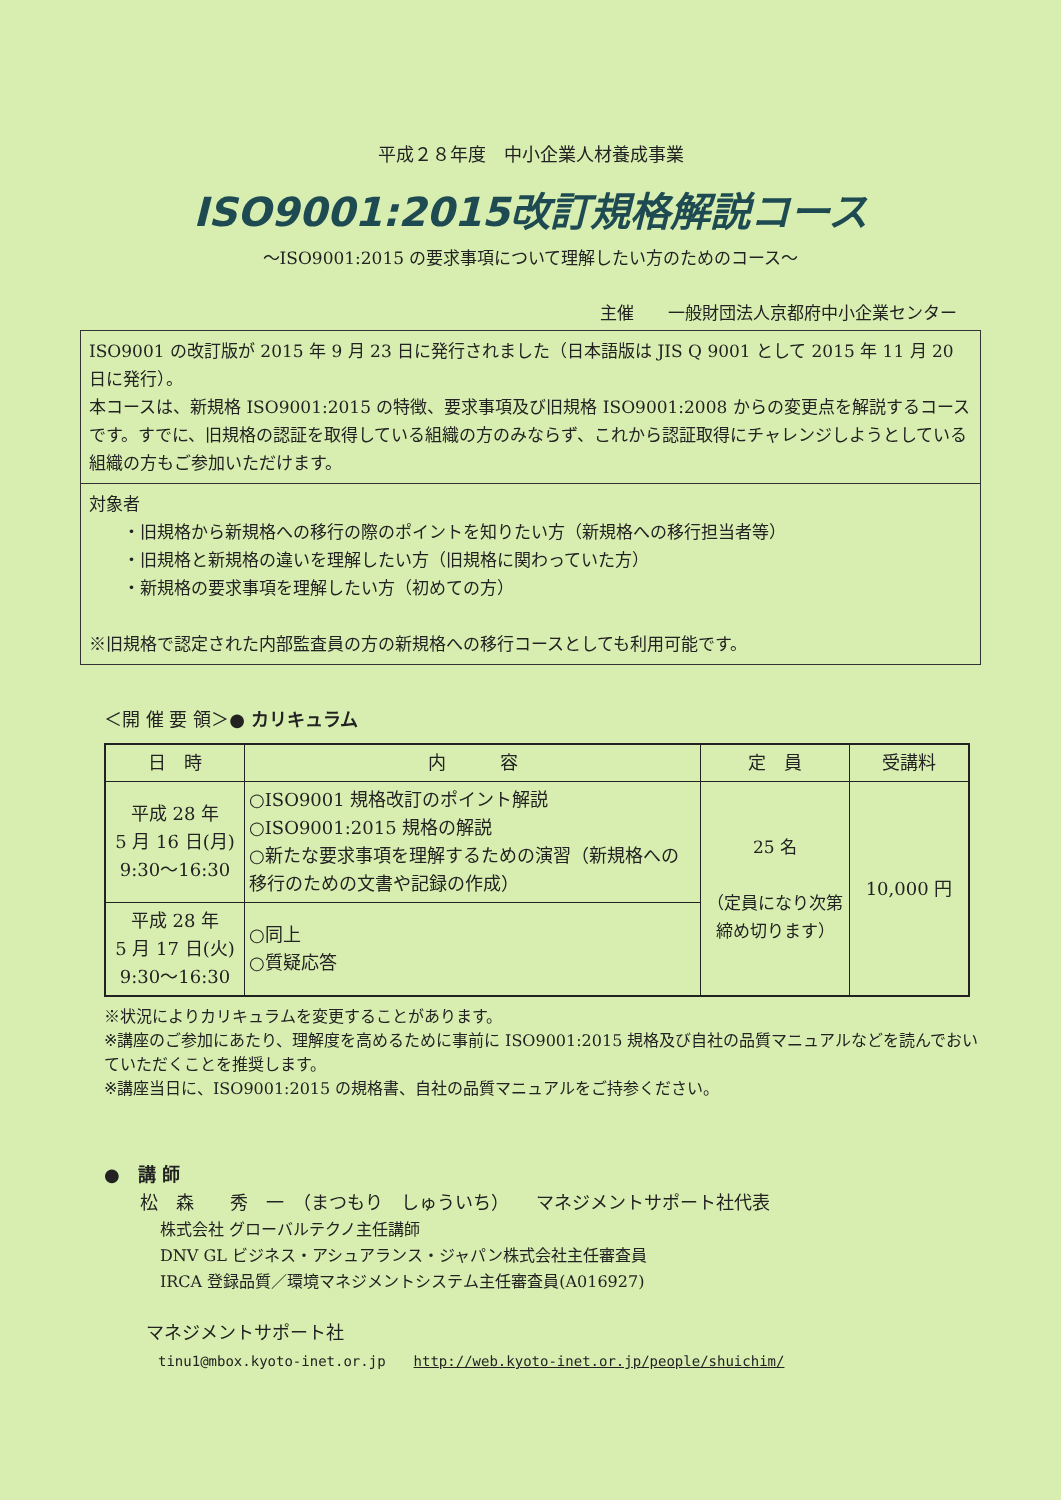平成２８年度　中小企業人材養成事業
ISO9001:2015改訂規格解説コース
～ISO9001:2015 の要求事項について理解したい方のためのコース～
主催　　一般財団法人京都府中小企業センター
ISO9001 の改訂版が 2015 年 9 月 23 日に発行されました（日本語版は JIS Q 9001 として 2015 年 11 月 20 日に発行）。
本コースは、新規格 ISO9001:2015 の特徴、要求事項及び旧規格 ISO9001:2008 からの変更点を解説するコースです。すでに、旧規格の認証を取得している組織の方のみならず、これから認証取得にチャレンジしようとしている組織の方もご参加いただけます。
対象者
　　・旧規格から新規格への移行の際のポイントを知りたい方（新規格への移行担当者等）
　　・旧規格と新規格の違いを理解したい方（旧規格に関わっていた方）
　　・新規格の要求事項を理解したい方（初めての方）
※旧規格で認定された内部監査員の方の新規格への移行コースとしても利用可能です。
＜開 催 要 領＞● カリキュラム
| 日 時 | 内 容 | 定 員 | 受講料 |
| --- | --- | --- | --- |
| 平成 28 年 5 月 16 日(月) 9:30～16:30 | ○ISO9001 規格改訂のポイント解説 ○ISO9001:2015 規格の解説 ○新たな要求事項を理解するための演習（新規格への移行のための文書や記録の作成） | 25 名 （定員になり次第締め切ります） | 10,000 円 |
| 平成 28 年 5 月 17 日(火) 9:30～16:30 | ○同上 ○質疑応答 | | |
※状況によりカリキュラムを変更することがあります。
※講座のご参加にあたり、理解度を高めるために事前に ISO9001:2015 規格及び自社の品質マニュアルなどを読んでおいていただくことを推奨します。
※講座当日に、ISO9001:2015 の規格書、自社の品質マニュアルをご持参ください。
●　講 師
松　森　　秀　一　（まつもり　しゅういち）　　マネジメントサポート社代表
株式会社 グローバルテクノ主任講師
DNV GL ビジネス・アシュアランス・ジャパン株式会社主任審査員
IRCA 登録品質／環境マネジメントシステム主任審査員(A016927)
マネジメントサポート社
tinu1@mbox.kyoto-inet.or.jp　　http://web.kyoto-inet.or.jp/people/shuichim/